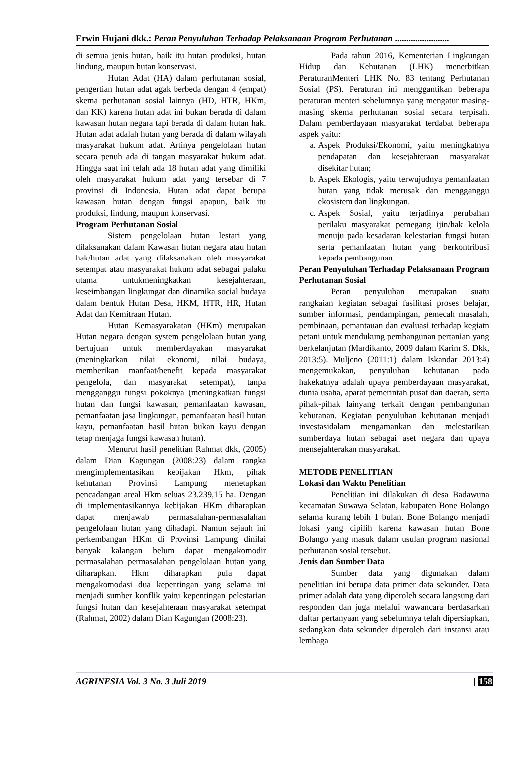Erwin Hujani dkk.: Peran Penyuluhan Terhadap Pelaksanaan Program Perhutanan ........................
di semua jenis hutan, baik itu hutan produksi, hutan lindung, maupun hutan konservasi.
Hutan Adat (HA) dalam perhutanan sosial, pengertian hutan adat agak berbeda dengan 4 (empat) skema perhutanan sosial lainnya (HD, HTR, HKm, dan KK) karena hutan adat ini bukan berada di dalam kawasan hutan negara tapi berada di dalam hutan hak. Hutan adat adalah hutan yang berada di dalam wilayah masyarakat hukum adat. Artinya pengelolaan hutan secara penuh ada di tangan masyarakat hukum adat. Hingga saat ini telah ada 18 hutan adat yang dimiliki oleh masyarakat hukum adat yang tersebar di 7 provinsi di Indonesia. Hutan adat dapat berupa kawasan hutan dengan fungsi apapun, baik itu produksi, lindung, maupun konservasi.
Program Perhutanan Sosial
Sistem pengelolaan hutan lestari yang dilaksanakan dalam Kawasan hutan negara atau hutan hak/hutan adat yang dilaksanakan oleh masyarakat setempat atau masyarakat hukum adat sebagai palaku utama untukmeningkatkan kesejahteraan, keseimbangan lingkungat dan dinamika social budaya dalam bentuk Hutan Desa, HKM, HTR, HR, Hutan Adat dan Kemitraan Hutan.
Hutan Kemasyarakatan (HKm) merupakan Hutan negara dengan system pengelolaan hutan yang bertujuan untuk memberdayakan masyarakat (meningkatkan nilai ekonomi, nilai budaya, memberikan manfaat/benefit kepada masyarakat pengelola, dan masyarakat setempat), tanpa mengganggu fungsi pokoknya (meningkatkan fungsi hutan dan fungsi kawasan, pemanfaatan kawasan, pemanfaatan jasa lingkungan, pemanfaatan hasil hutan kayu, pemanfaatan hasil hutan bukan kayu dengan tetap menjaga fungsi kawasan hutan).
Menurut hasil penelitian Rahmat dkk, (2005) dalam Dian Kagungan (2008:23) dalam rangka mengimplementasikan kebijakan Hkm, pihak kehutanan Provinsi Lampung menetapkan pencadangan areal Hkm seluas 23.239,15 ha. Dengan di implementasikannya kebijakan HKm diharapkan dapat menjawab permasalahan-permasalahan pengelolaan hutan yang dihadapi. Namun sejauh ini perkembangan HKm di Provinsi Lampung dinilai banyak kalangan belum dapat mengakomodir permasalahan permasalahan pengelolaan hutan yang diharapkan. Hkm diharapkan pula dapat mengakomodasi dua kepentingan yang selama ini menjadi sumber konflik yaitu kepentingan pelestarian fungsi hutan dan kesejahteraan masyarakat setempat (Rahmat, 2002) dalam Dian Kagungan (2008:23).
Pada tahun 2016, Kementerian Lingkungan Hidup dan Kehutanan (LHK) menerbitkan PeraturanMenteri LHK No. 83 tentang Perhutanan Sosial (PS). Peraturan ini menggantikan beberapa peraturan menteri sebelumnya yang mengatur masing-masing skema perhutanan sosial secara terpisah. Dalam pemberdayaan masyarakat terdabat beberapa aspek yaitu:
a. Aspek Produksi/Ekonomi, yaitu meningkatnya pendapatan dan kesejahteraan masyarakat disekitar hutan;
b. Aspek Ekologis, yaitu terwujudnya pemanfaatan hutan yang tidak merusak dan mengganggu ekosistem dan lingkungan.
c. Aspek Sosial, yaitu terjadinya perubahan perilaku masyarakat pemegang ijin/hak kelola menuju pada kesadaran kelestarian fungsi hutan serta pemanfaatan hutan yang berkontribusi kepada pembangunan.
Peran Penyuluhan Terhadap Pelaksanaan Program Perhutanan Sosial
Peran penyuluhan merupakan suatu rangkaian kegiatan sebagai fasilitasi proses belajar, sumber informasi, pendampingan, pemecah masalah, pembinaan, pemantauan dan evaluasi terhadap kegiatn petani untuk mendukung pembangunan pertanian yang berkelanjutan (Mardikanto, 2009 dalam Karim S. Dkk, 2013:5). Muljono (2011:1) dalam Iskandar 2013:4) mengemukakan, penyuluhan kehutanan pada hakekatnya adalah upaya pemberdayaan masyarakat, dunia usaha, aparat pemerintah pusat dan daerah, serta pihak-pihak lainyang terkait dengan pembangunan kehutanan. Kegiatan penyuluhan kehutanan menjadi investasidalam mengamankan dan melestarikan sumberdaya hutan sebagai aset negara dan upaya mensejahterakan masyarakat.
METODE PENELITIAN
Lokasi dan Waktu Penelitian
Penelitian ini dilakukan di desa Badawuna kecamatan Suwawa Selatan, kabupaten Bone Bolango selama kurang lebih 1 bulan. Bone Bolango menjadi lokasi yang dipilih karena kawasan hutan Bone Bolango yang masuk dalam usulan program nasional perhutanan sosial tersebut.
Jenis dan Sumber Data
Sumber data yang digunakan dalam penelitian ini berupa data primer data sekunder. Data primer adalah data yang diperoleh secara langsung dari responden dan juga melalui wawancara berdasarkan daftar pertanyaan yang sebelumnya telah dipersiapkan, sedangkan data sekunder diperoleh dari instansi atau lembaga
AGRINESIA Vol. 3 No. 3 Juli 2019 | 158